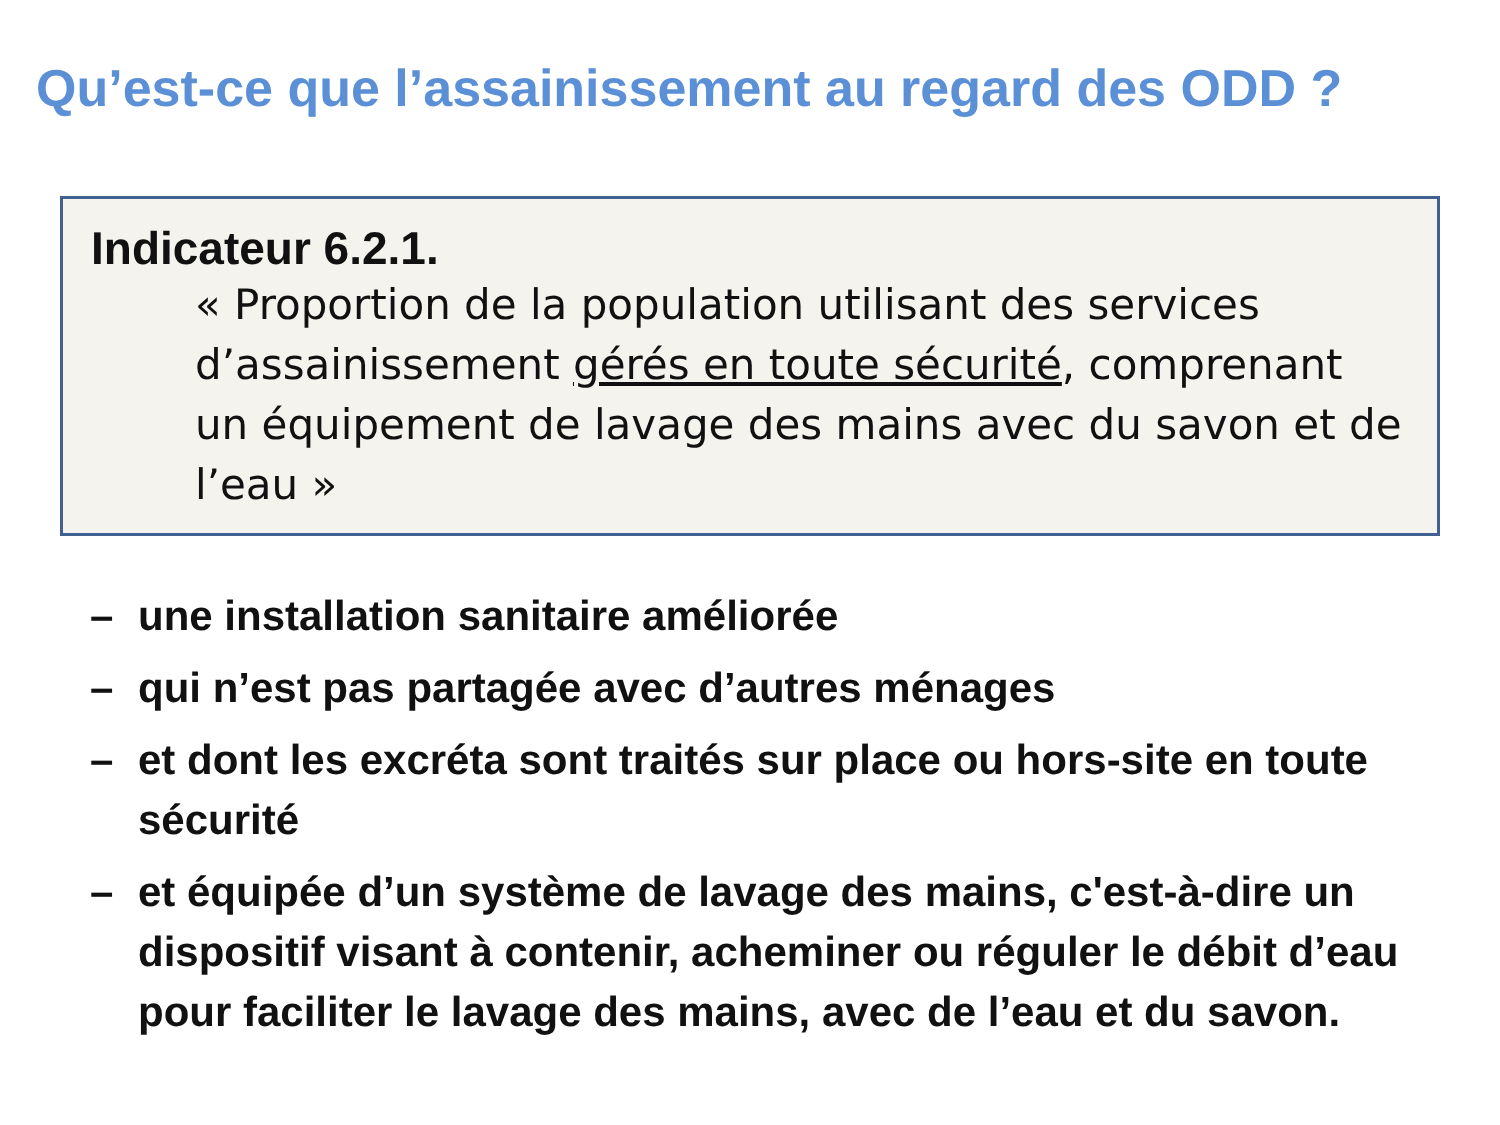Qu’est-ce que l’assainissement au regard des ODD ?
Indicateur 6.2.1.
« Proportion de la population utilisant des services d’assainissement gérés en toute sécurité, comprenant un équipement de lavage des mains avec du savon et de l’eau »
– une installation sanitaire améliorée
– qui n’est pas partagée avec d’autres ménages
– et dont les excréta sont traités sur place ou hors-site en toute sécurité
– et équipée d’un système de lavage des mains, c'est-à-dire un dispositif visant à contenir, acheminer ou réguler le débit d’eau pour faciliter le lavage des mains, avec de l’eau et du savon.